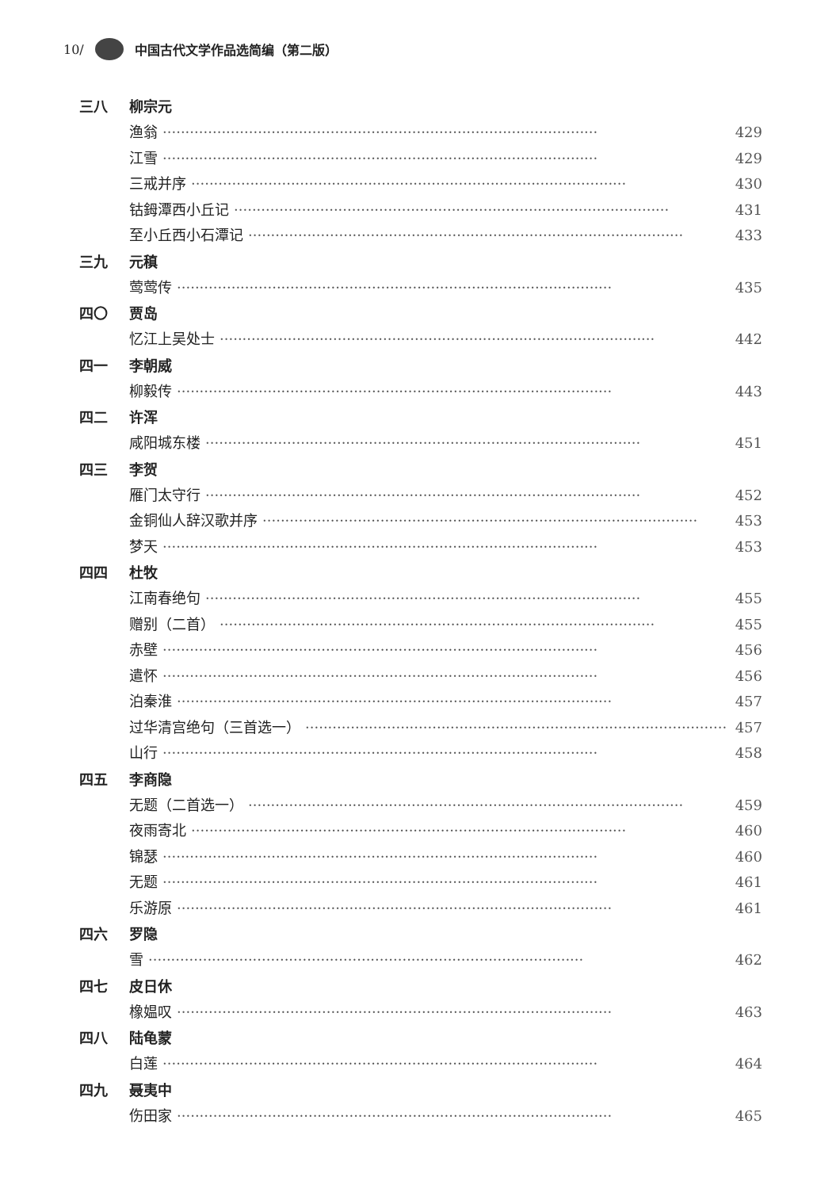10/ 中国古代文学作品选简编（第二版）
三八 柳宗元
渔翁 ································································································ 429
江雪 ································································································ 429
三戒并序 ································································································ 430
钴鉧潭西小丘记 ································································································ 431
至小丘西小石潭记 ································································································ 433
三九 元稹
莺莺传 ································································································ 435
四〇 贾岛
忆江上吴处士 ································································································ 442
四一 李朝威
柳毅传 ································································································ 443
四二 许浑
咸阳城东楼 ································································································ 451
四三 李贺
雁门太守行 ································································································ 452
金铜仙人辞汉歌并序 ································································································ 453
梦天 ································································································ 453
四四 杜牧
江南春绝句 ································································································ 455
赠别（二首） ································································································ 455
赤壁 ································································································ 456
遣怀 ································································································ 456
泊秦淮 ································································································ 457
过华清宫绝句（三首选一） ································································································ 457
山行 ································································································ 458
四五 李商隐
无题（二首选一） ································································································ 459
夜雨寄北 ································································································ 460
锦瑟 ································································································ 460
无题 ································································································ 461
乐游原 ································································································ 461
四六 罗隐
雪 ································································································ 462
四七 皮日休
橡媪叹 ································································································ 463
四八 陆龟蒙
白莲 ································································································ 464
四九 聂夷中
伤田家 ································································································ 465